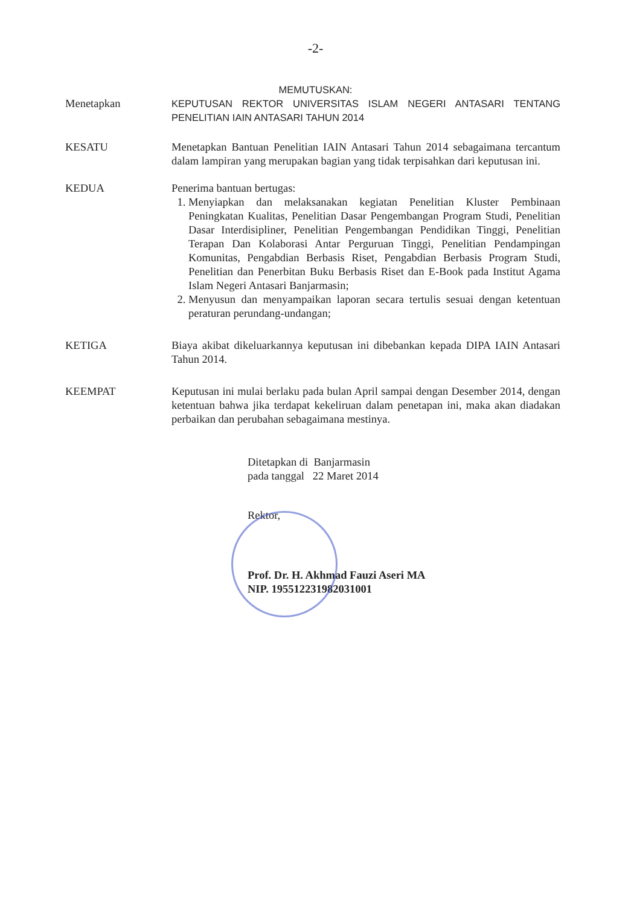-2-
MEMUTUSKAN:
Menetapkan KEPUTUSAN REKTOR UNIVERSITAS ISLAM NEGERI ANTASARI TENTANG PENELITIAN IAIN ANTASARI TAHUN 2014
KESATU Menetapkan Bantuan Penelitian IAIN Antasari Tahun 2014 sebagaimana tercantum dalam lampiran yang merupakan bagian yang tidak terpisahkan dari keputusan ini.
KEDUA Penerima bantuan bertugas:
1. Menyiapkan dan melaksanakan kegiatan Penelitian Kluster Pembinaan Peningkatan Kualitas, Penelitian Dasar Pengembangan Program Studi, Penelitian Dasar Interdisipliner, Penelitian Pengembangan Pendidikan Tinggi, Penelitian Terapan Dan Kolaborasi Antar Perguruan Tinggi, Penelitian Pendampingan Komunitas, Pengabdian Berbasis Riset, Pengabdian Berbasis Program Studi, Penelitian dan Penerbitan Buku Berbasis Riset dan E-Book pada Institut Agama Islam Negeri Antasari Banjarmasin;
2. Menyusun dan menyampaikan laporan secara tertulis sesuai dengan ketentuan peraturan perundang-undangan;
KETIGA Biaya akibat dikeluarkannya keputusan ini dibebankan kepada DIPA IAIN Antasari Tahun 2014.
KEEMPAT Keputusan ini mulai berlaku pada bulan April sampai dengan Desember 2014, dengan ketentuan bahwa jika terdapat kekeliruan dalam penetapan ini, maka akan diadakan perbaikan dan perubahan sebagaimana mestinya.
Ditetapkan di Banjarmasin
pada tanggal 22 Maret 2014
Rektor,
Prof. Dr. H. Akhmad Fauzi Aseri MA
NIP. 195512231982031001